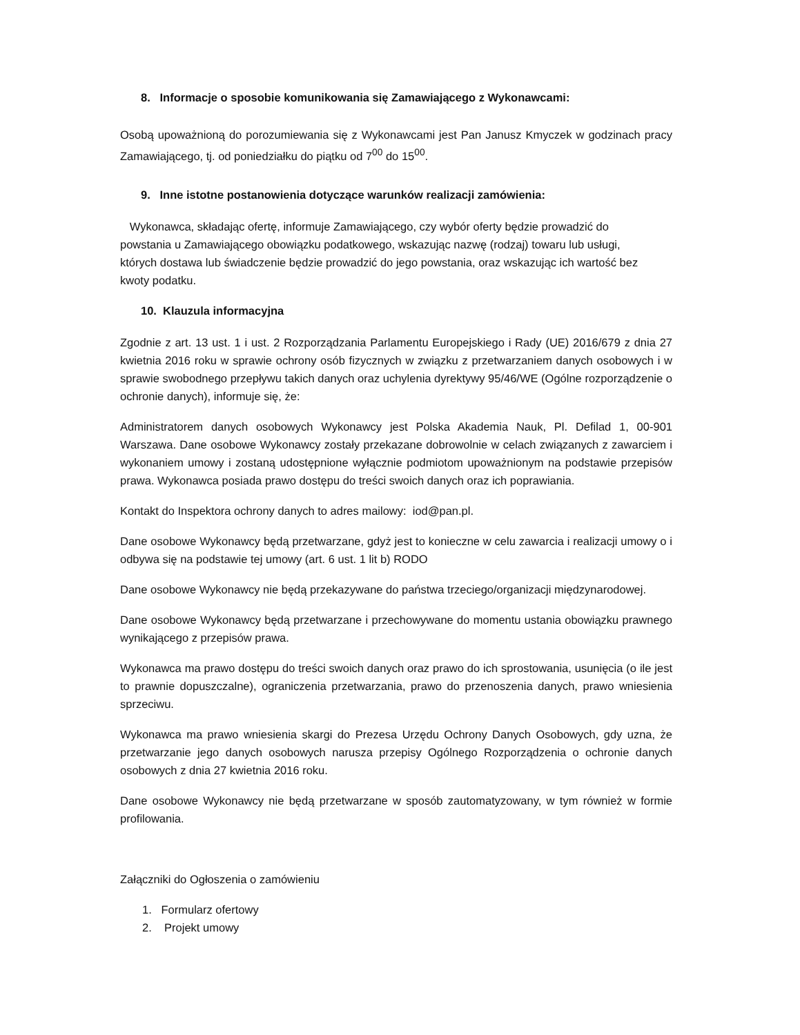8. Informacje o sposobie komunikowania się Zamawiającego z Wykonawcami:
Osobą upoważnioną do porozumiewania się z Wykonawcami jest Pan Janusz Kmyczek w godzinach pracy Zamawiającego, tj. od poniedziałku do piątku od 7<sup>00</sup> do 15<sup>00</sup>.
9. Inne istotne postanowienia dotyczące warunków realizacji zamówienia:
Wykonawca, składając ofertę, informuje Zamawiającego, czy wybór oferty będzie prowadzić do powstania u Zamawiającego obowiązku podatkowego, wskazując nazwę (rodzaj) towaru lub usługi, których dostawa lub świadczenie będzie prowadzić do jego powstania, oraz wskazując ich wartość bez kwoty podatku.
10. Klauzula informacyjna
Zgodnie z art. 13 ust. 1 i ust. 2 Rozporządzania Parlamentu Europejskiego i Rady (UE) 2016/679 z dnia 27 kwietnia 2016 roku w sprawie ochrony osób fizycznych w związku z przetwarzaniem danych osobowych i w sprawie swobodnego przepływu takich danych oraz uchylenia dyrektywy 95/46/WE (Ogólne rozporządzenie o ochronie danych), informuje się, że:
Administratorem danych osobowych Wykonawcy jest Polska Akademia Nauk, Pl. Defilad 1, 00-901 Warszawa. Dane osobowe Wykonawcy zostały przekazane dobrowolnie w celach związanych z zawarciem i wykonaniem umowy i zostaną udostępnione wyłącznie podmiotom upoważnionym na podstawie przepisów prawa. Wykonawca posiada prawo dostępu do treści swoich danych oraz ich poprawiania.
Kontakt do Inspektora ochrony danych to adres mailowy: iod@pan.pl.
Dane osobowe Wykonawcy będą przetwarzane, gdyż jest to konieczne w celu zawarcia i realizacji umowy o i odbywa się na podstawie tej umowy (art. 6 ust. 1 lit b) RODO
Dane osobowe Wykonawcy nie będą przekazywane do państwa trzeciego/organizacji międzynarodowej.
Dane osobowe Wykonawcy będą przetwarzane i przechowywane do momentu ustania obowiązku prawnego wynikającego z przepisów prawa.
Wykonawca ma prawo dostępu do treści swoich danych oraz prawo do ich sprostowania, usunięcia (o ile jest to prawnie dopuszczalne), ograniczenia przetwarzania, prawo do przenoszenia danych, prawo wniesienia sprzeciwu.
Wykonawca ma prawo wniesienia skargi do Prezesa Urzędu Ochrony Danych Osobowych, gdy uzna, że przetwarzanie jego danych osobowych narusza przepisy Ogólnego Rozporządzenia o ochronie danych osobowych z dnia 27 kwietnia 2016 roku.
Dane osobowe Wykonawcy nie będą przetwarzane w sposób zautomatyzowany, w tym również w formie profilowania.
Załączniki do Ogłoszenia o zamówieniu
1. Formularz ofertowy
2. Projekt umowy